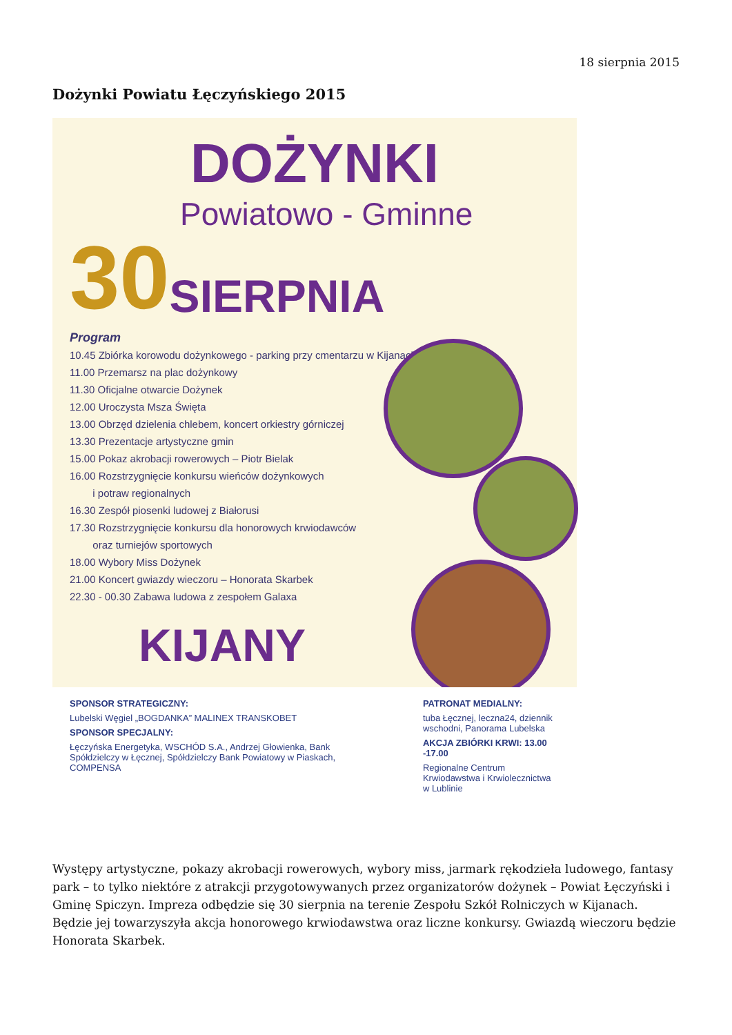18 sierpnia 2015
Dożynki Powiatu Łęczyńskiego 2015
DOŻYNKI
Powiatowo - Gminne
30 SIERPNIA
Program
10.45 Zbiórka korowodu dożynkowego - parking przy cmentarzu w Kijanach
11.00 Przemarsz na plac dożynkowy
11.30 Oficjalne otwarcie Dożynek
12.00 Uroczysta Msza Święta
13.00 Obrzęd dzielenia chlebem, koncert orkiestry górniczej
13.30 Prezentacje artystyczne gmin
15.00 Pokaz akrobacji rowerowych – Piotr Bielak
16.00 Rozstrzygnięcie konkursu wieńców dożynkowych
i potraw regionalnych
16.30 Zespół piosenki ludowej z Białorusi
17.30 Rozstrzygnięcie konkursu dla honorowych krwiodawców
oraz turniejów sportowych
18.00 Wybory Miss Dożynek
21.00 Koncert gwiazdy wieczoru – Honorata Skarbek
22.30 - 00.30 Zabawa ludowa z zespołem Galaxa
KIJANY
SPONSOR STRATEGICZNY:
Lubelski Węgiel „BOGDANKA” MALINEX TRANSKOBET
SPONSOR SPECJALNY:
Łęczyńska Energetyka, WSCHÓD S.A., Andrzej Głowienka, Bank Spółdzielczy w Łęcznej, Spółdzielczy Bank Powiatowy w Piaskach, COMPENSA
PATRONAT MEDIALNY:
tuba Łęcznej, leczna24, dziennik wschodni, Panorama Lubelska
AKCJA ZBIÓRKI KRWI: 13.00 -17.00
Regionalne Centrum Krwiodawstwa i Krwiolecznictwa w Lublinie
Występy artystyczne, pokazy akrobacji rowerowych, wybory miss, jarmark rękodzieła ludowego, fantasy park – to tylko niektóre z atrakcji przygotowywanych przez organizatorów dożynek – Powiat Łęczyński i Gminę Spiczyn. Impreza odbędzie się 30 sierpnia na terenie Zespołu Szkół Rolniczych w Kijanach. Będzie jej towarzyszyła akcja honorowego krwiodawstwa oraz liczne konkursy. Gwiazdą wieczoru będzie Honorata Skarbek.